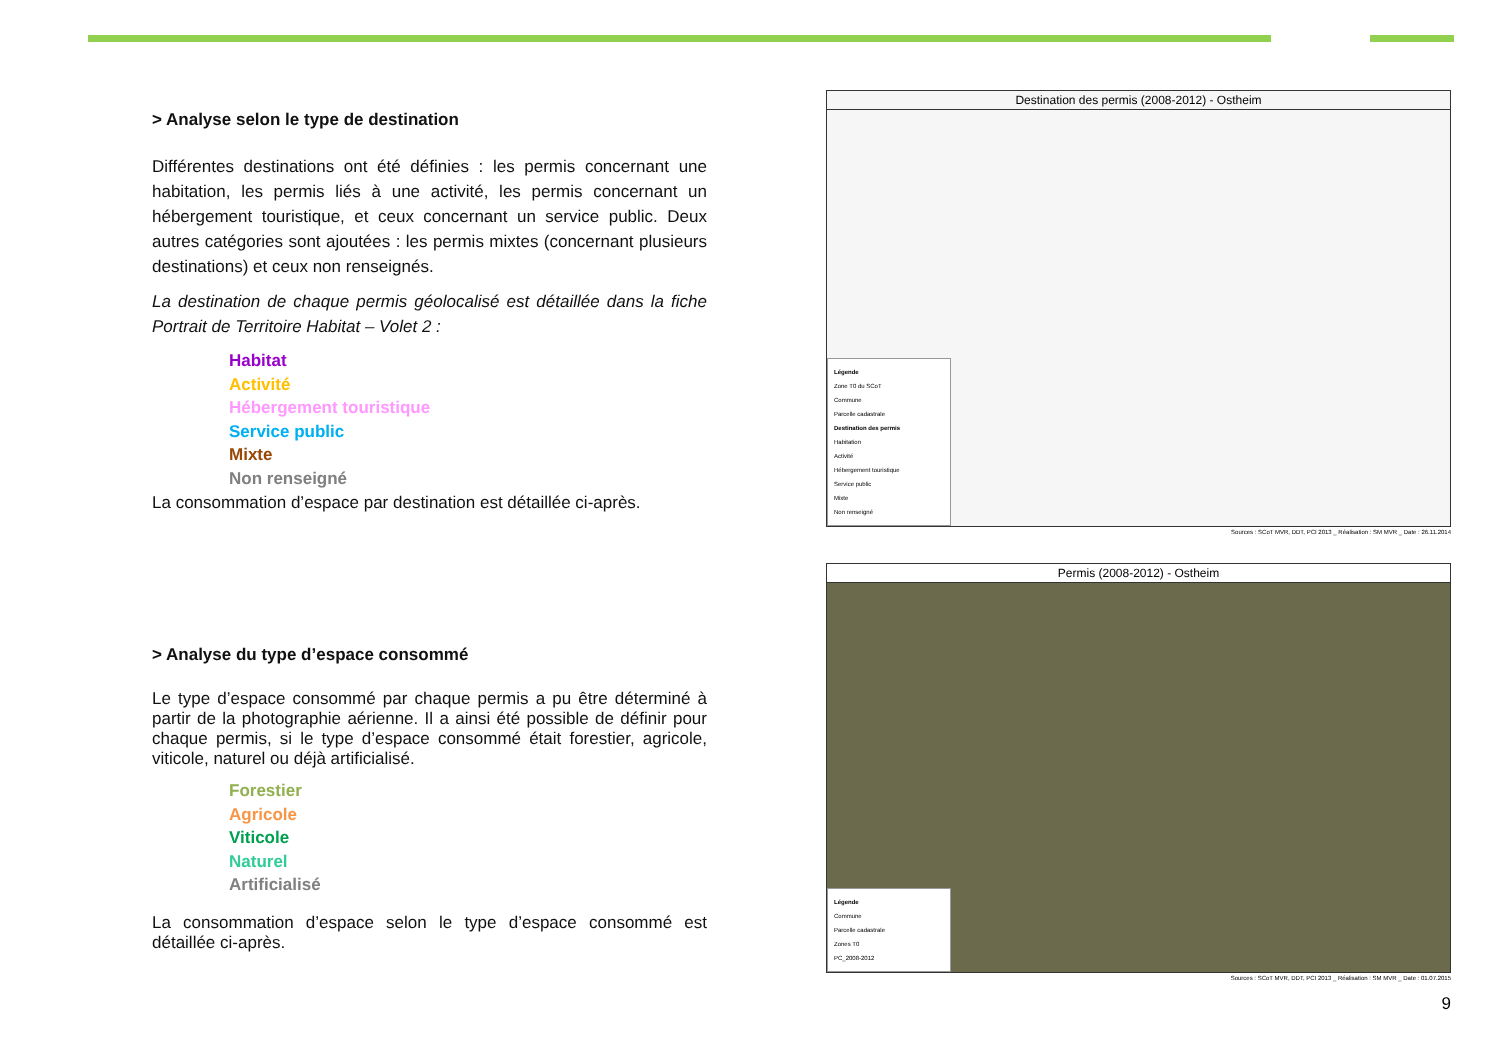> Analyse selon le type de destination
Différentes destinations ont été définies : les permis concernant une habitation, les permis liés à une activité, les permis concernant un hébergement touristique, et ceux concernant un service public. Deux autres catégories sont ajoutées : les permis mixtes (concernant plusieurs destinations) et ceux non renseignés.
La destination de chaque permis géolocalisé est détaillée dans la fiche Portrait de Territoire Habitat – Volet 2 :
Habitat
Activité
Hébergement touristique
Service public
Mixte
Non renseigné
La consommation d’espace par destination est détaillée ci-après.
> Analyse du type d’espace consommé
Le type d’espace consommé par chaque permis a pu être déterminé à partir de la photographie aérienne. Il a ainsi été possible de définir pour chaque permis, si le type d’espace consommé était forestier, agricole, viticole, naturel ou déjà artificialisé.
Forestier
Agricole
Viticole
Naturel
Artificialisé
La consommation d’espace selon le type d’espace consommé est détaillée ci-après.
Destination des permis (2008-2012) - Ostheim
Légende
Zone T0 du SCoT
Commune
Parcelle cadastrale
Destination des permis
Habitation
Activité
Hébergement touristique
Service public
Mixte
Non renseigné
Sources : SCoT MVR, DDT, PCI 2013 _ Réalisation : SM MVR _ Date : 26.11.2014
Permis (2008-2012) - Ostheim
Légende
Commune
Parcelle cadastrale
Zones T0
PC_2008-2012
Sources : SCoT MVR, DDT, PCI 2013 _ Réalisation : SM MVR _ Date : 01.07.2015
9